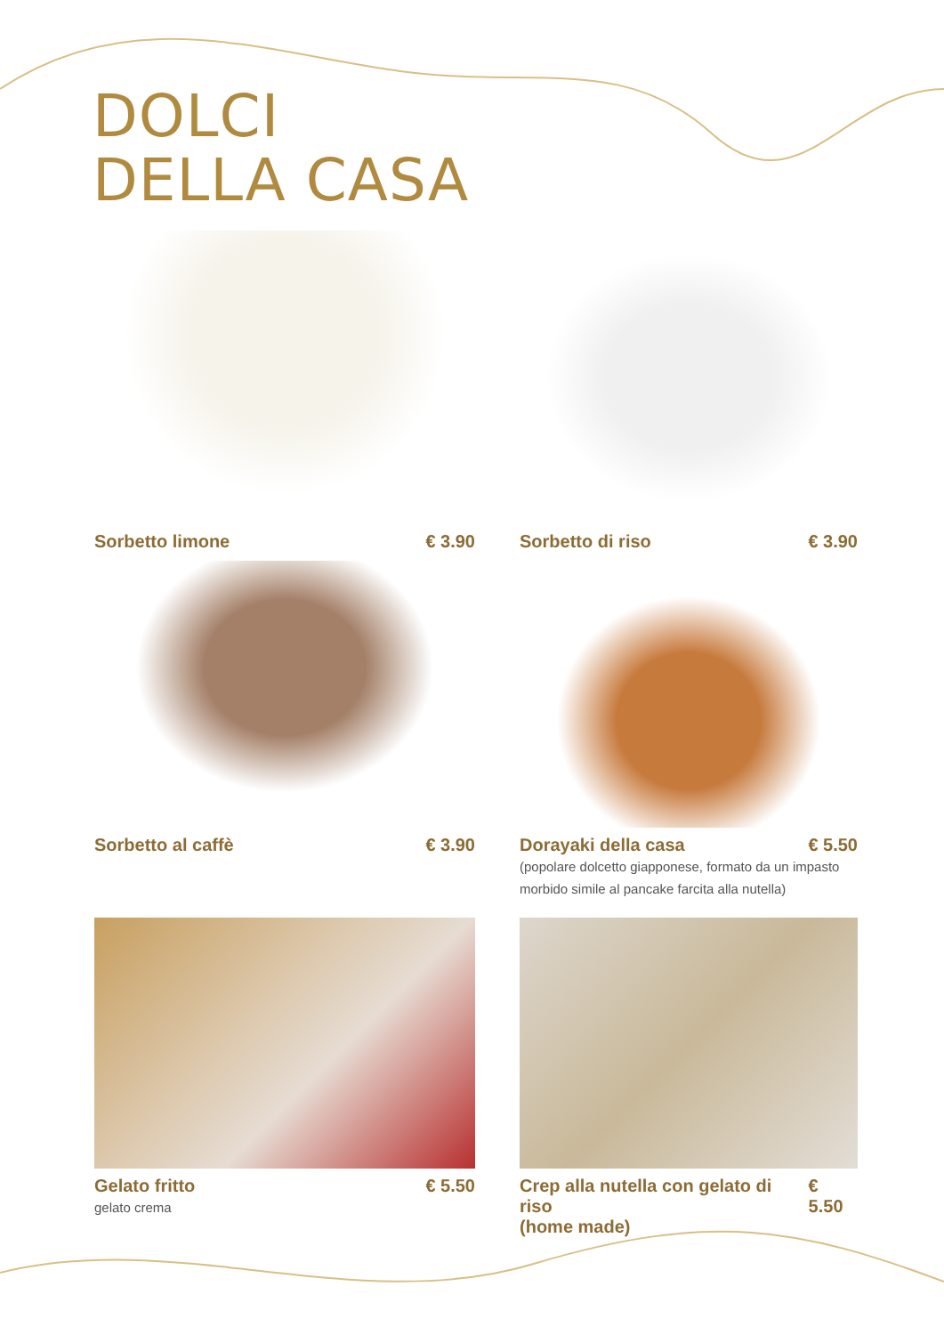DOLCI
DELLA CASA
Sorbetto limone € 3.90
Sorbetto di riso € 3.90
Sorbetto al caffè € 3.90
Dorayaki della casa € 5.50
(popolare dolcetto giapponese, formato da un impasto morbido simile al pancake farcita alla nutella)
Gelato fritto € 5.50
gelato crema
Crep alla nutella con gelato di riso
(home made) € 5.50